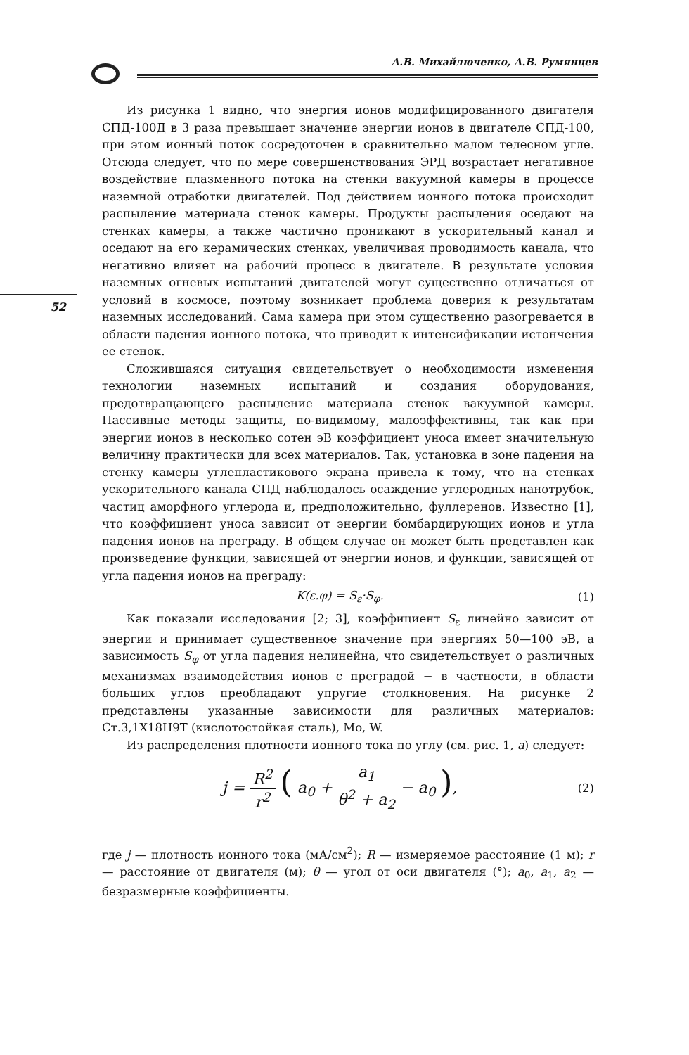А.В. Михайлюченко, А.В. Румянцев
52
Из рисунка 1 видно, что энергия ионов модифицированного двигателя СПД-100Д в 3 раза превышает значение энергии ионов в двигателе СПД-100, при этом ионный поток сосредоточен в сравнительно малом телесном угле. Отсюда следует, что по мере совершенствования ЭРД возрастает негативное воздействие плазменного потока на стенки вакуумной камеры в процессе наземной отработки двигателей. Под действием ионного потока происходит распыление материала стенок камеры. Продукты распыления оседают на стенках камеры, а также частично проникают в ускорительный канал и оседают на его керамических стенках, увеличивая проводимость канала, что негативно влияет на рабочий процесс в двигателе. В результате условия наземных огневых испытаний двигателей могут существенно отличаться от условий в космосе, поэтому возникает проблема доверия к результатам наземных исследований. Сама камера при этом существенно разогревается в области падения ионного потока, что приводит к интенсификации истончения ее стенок.
Сложившаяся ситуация свидетельствует о необходимости изменения технологии наземных испытаний и создания оборудования, предотвращающего распыление материала стенок вакуумной камеры. Пассивные методы защиты, по-видимому, малоэффективны, так как при энергии ионов в несколько сотен эВ коэффициент уноса имеет значительную величину практически для всех материалов. Так, установка в зоне падения на стенку камеры углепластикового экрана привела к тому, что на стенках ускорительного канала СПД наблюдалось осаждение углеродных нанотрубок, частиц аморфного углерода и, предположительно, фуллеренов. Известно [1], что коэффициент уноса зависит от энергии бомбардирующих ионов и угла падения ионов на преграду. В общем случае он может быть представлен как произведение функции, зависящей от энергии ионов, и функции, зависящей от угла падения ионов на преграду:
K(ε.φ) = S<sub>ε</sub>·S<sub>φ</sub>. (1)
Как показали исследования [2; 3], коэффициент S<sub>ε</sub> линейно зависит от энергии и принимает существенное значение при энергиях 50—100 эВ, а зависимость S<sub>φ</sub> от угла падения нелинейна, что свидетельствует о различных механизмах взаимодействия ионов с преградой − в частности, в области больших углов преобладают упругие столкновения. На рисунке 2 представлены указанные зависимости для различных материалов: Ст.3,1Х18Н9Т (кислотостойкая сталь), Mo, W.
Из распределения плотности ионного тока по углу (см. рис. 1, а) следует:
j = R<sup>2</sup> r<sup>2</sup> ( a<sub>0</sub> + a<sub>1</sub> θ<sup>2</sup> + a<sub>2</sub> − a<sub>0</sub> ), (2)
где j — плотность ионного тока (мА/см<sup>2</sup>); R — измеряемое расстояние (1 м); r — расстояние от двигателя (м); θ — угол от оси двигателя (°); a<sub>0</sub>, a<sub>1</sub>, a<sub>2</sub> — безразмерные коэффициенты.